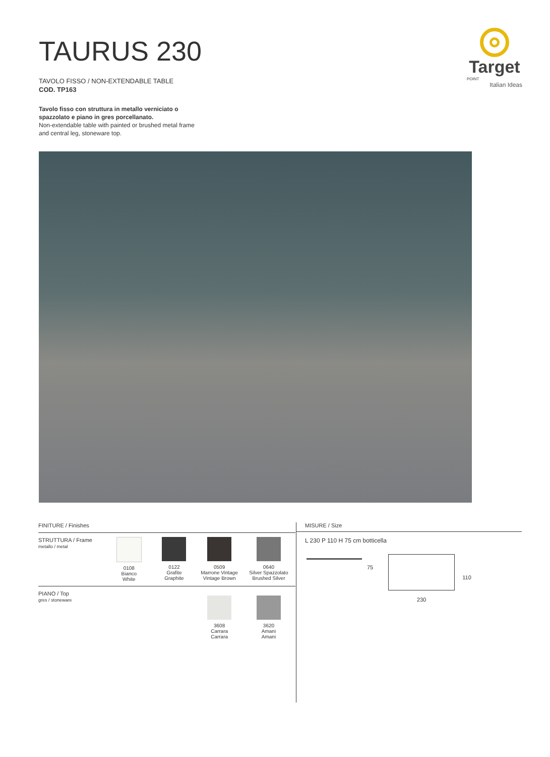TAURUS 230
TAVOLO FISSO / NON-EXTENDABLE TABLE
COD. TP163
Tavolo fisso con struttura in metallo verniciato o
spazzolato e piano in gres porcellanato.
Non-extendable table with painted or brushed metal frame
and central leg, stoneware top.
Target
POINT
Italian Ideas
FINITURE / Finishes
STRUTTURA / Frame
metallo / metal
0108
Bianco
White
0122
Grafite
Graphite
0509
Marrone Vintage
Vintage Brown
0640
Silver Spazzolato
Brushed Silver
PIANO / Top
gres / stoneware
3608
Carrara
Carrara
3620
Amani
Amani
MISURE / Size
L 230 P 110 H 75 cm botticella
75
230
110